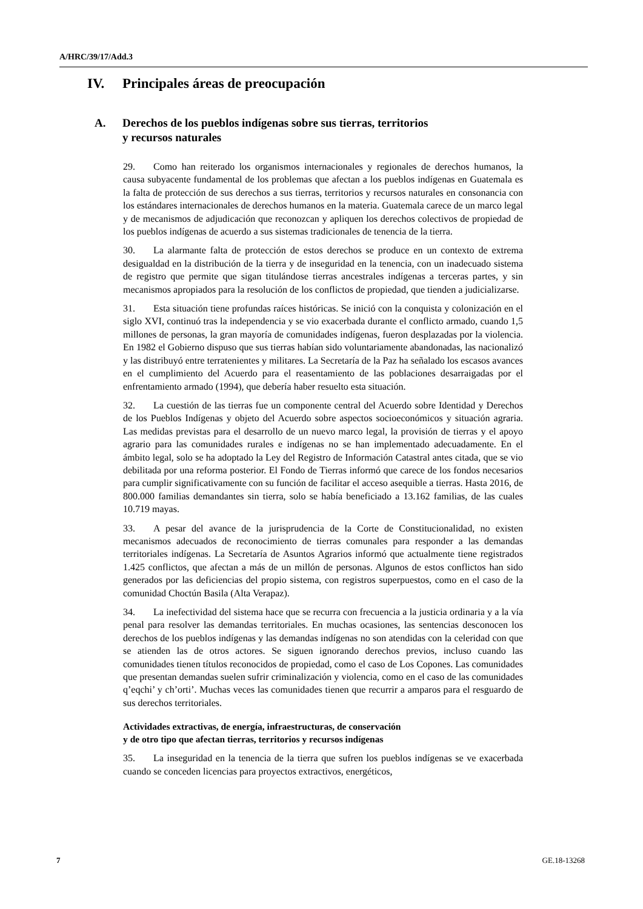A/HRC/39/17/Add.3
IV. Principales áreas de preocupación
A. Derechos de los pueblos indígenas sobre sus tierras, territorios
y recursos naturales
29. Como han reiterado los organismos internacionales y regionales de derechos humanos, la causa subyacente fundamental de los problemas que afectan a los pueblos indígenas en Guatemala es la falta de protección de sus derechos a sus tierras, territorios y recursos naturales en consonancia con los estándares internacionales de derechos humanos en la materia. Guatemala carece de un marco legal y de mecanismos de adjudicación que reconozcan y apliquen los derechos colectivos de propiedad de los pueblos indígenas de acuerdo a sus sistemas tradicionales de tenencia de la tierra.
30. La alarmante falta de protección de estos derechos se produce en un contexto de extrema desigualdad en la distribución de la tierra y de inseguridad en la tenencia, con un inadecuado sistema de registro que permite que sigan titulándose tierras ancestrales indígenas a terceras partes, y sin mecanismos apropiados para la resolución de los conflictos de propiedad, que tienden a judicializarse.
31. Esta situación tiene profundas raíces históricas. Se inició con la conquista y colonización en el siglo XVI, continuó tras la independencia y se vio exacerbada durante el conflicto armado, cuando 1,5 millones de personas, la gran mayoría de comunidades indígenas, fueron desplazadas por la violencia. En 1982 el Gobierno dispuso que sus tierras habían sido voluntariamente abandonadas, las nacionalizó y las distribuyó entre terratenientes y militares. La Secretaría de la Paz ha señalado los escasos avances en el cumplimiento del Acuerdo para el reasentamiento de las poblaciones desarraigadas por el enfrentamiento armado (1994), que debería haber resuelto esta situación.
32. La cuestión de las tierras fue un componente central del Acuerdo sobre Identidad y Derechos de los Pueblos Indígenas y objeto del Acuerdo sobre aspectos socioeconómicos y situación agraria. Las medidas previstas para el desarrollo de un nuevo marco legal, la provisión de tierras y el apoyo agrario para las comunidades rurales e indígenas no se han implementado adecuadamente. En el ámbito legal, solo se ha adoptado la Ley del Registro de Información Catastral antes citada, que se vio debilitada por una reforma posterior. El Fondo de Tierras informó que carece de los fondos necesarios para cumplir significativamente con su función de facilitar el acceso asequible a tierras. Hasta 2016, de 800.000 familias demandantes sin tierra, solo se había beneficiado a 13.162 familias, de las cuales 10.719 mayas.
33. A pesar del avance de la jurisprudencia de la Corte de Constitucionalidad, no existen mecanismos adecuados de reconocimiento de tierras comunales para responder a las demandas territoriales indígenas. La Secretaría de Asuntos Agrarios informó que actualmente tiene registrados 1.425 conflictos, que afectan a más de un millón de personas. Algunos de estos conflictos han sido generados por las deficiencias del propio sistema, con registros superpuestos, como en el caso de la comunidad Choctún Basila (Alta Verapaz).
34. La inefectividad del sistema hace que se recurra con frecuencia a la justicia ordinaria y a la vía penal para resolver las demandas territoriales. En muchas ocasiones, las sentencias desconocen los derechos de los pueblos indígenas y las demandas indígenas no son atendidas con la celeridad con que se atienden las de otros actores. Se siguen ignorando derechos previos, incluso cuando las comunidades tienen títulos reconocidos de propiedad, como el caso de Los Copones. Las comunidades que presentan demandas suelen sufrir criminalización y violencia, como en el caso de las comunidades q’eqchi’ y ch’orti’. Muchas veces las comunidades tienen que recurrir a amparos para el resguardo de sus derechos territoriales.
Actividades extractivas, de energía, infraestructuras, de conservación
y de otro tipo que afectan tierras, territorios y recursos indígenas
35. La inseguridad en la tenencia de la tierra que sufren los pueblos indígenas se ve exacerbada cuando se conceden licencias para proyectos extractivos, energéticos,
7 GE.18-13268